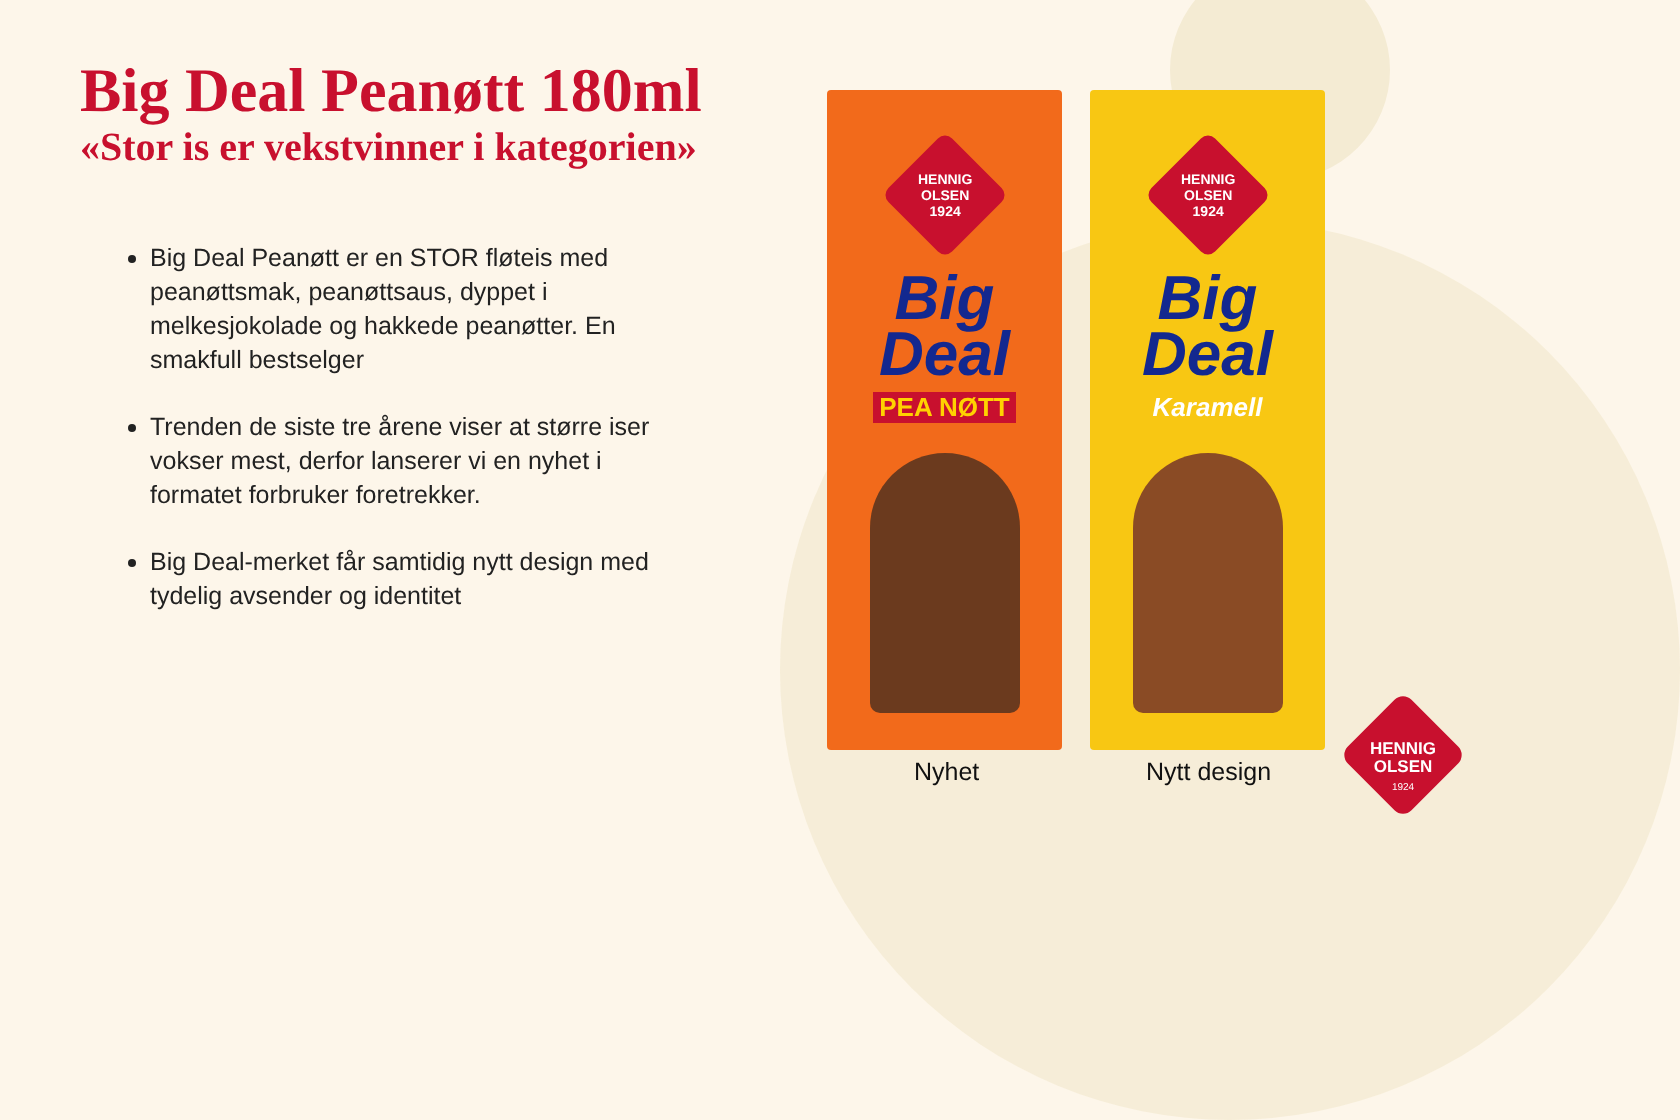Big Deal Peanøtt 180ml
«Stor is er vekstvinner i kategorien»
Big Deal Peanøtt er en STOR fløteis med peanøttsmak, peanøttsaus, dyppet i melkesjokolade og hakkede peanøtter. En smakfull bestselger
Trenden de siste tre årene viser at større iser vokser mest, derfor lanserer vi en nyhet i formatet forbruker foretrekker.
Big Deal-merket får samtidig nytt design med tydelig avsender og identitet
HENNIG
OLSEN
1924
Big
Deal
PEA NØTT
HENNIG
OLSEN
1924
Big
Deal
Karamell
Nyhet Nytt design
HENNIG
OLSEN
1924